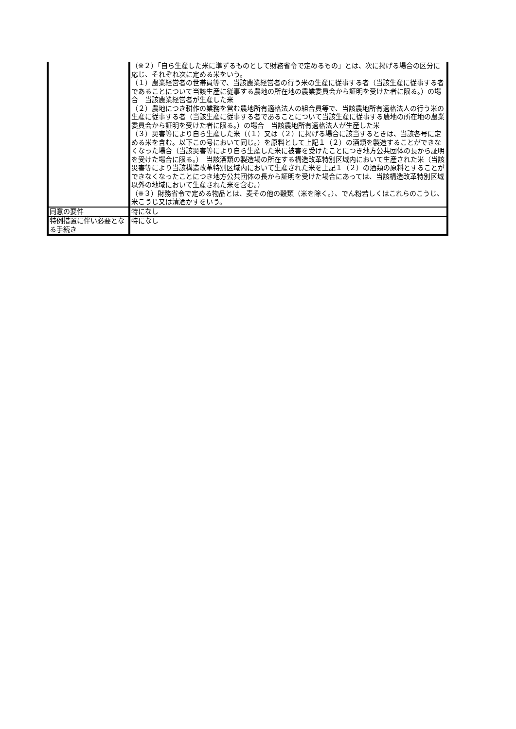| | （※２）「自ら生産した米に準ずるものとして財務省令で定めるもの」とは、次に掲げる場合の区分に応じ、それぞれ次に定める米をいう。 （１）農業経営者の世帯員等で、当該農業経営者の行う米の生産に従事する者（当該生産に従事する者であることについて当該生産に従事する農地の所在地の農業委員会から証明を受けた者に限る。）の場合 当該農業経営者が生産した米 （２）農地につき耕作の業務を営む農地所有適格法人の組合員等で、当該農地所有適格法人の行う米の生産に従事する者（当該生産に従事する者であることについて当該生産に従事する農地の所在地の農業委員会から証明を受けた者に限る。）の場合 当該農地所有適格法人が生産した米 （３）災害等により自ら生産した米（（１）又は（２）に掲げる場合に該当するときは、当該各号に定める米を含む。以下この号において同じ。）を原料として上記１（２）の酒類を製造することができなくなった場合（当該災害等により自ら生産した米に被害を受けたことにつき地方公共団体の長から証明を受けた場合に限る。） 当該酒類の製造場の所在する構造改革特別区域内において生産された米（当該災害等により当該構造改革特別区域内において生産された米を上記１（２）の酒類の原料とすることができなくなったことにつき地方公共団体の長から証明を受けた場合にあっては、当該構造改革特別区域以外の地域において生産された米を含む。） （※３）財務省令で定める物品とは、麦その他の穀類（米を除く。）、でん粉若しくはこれらのこうじ、米こうじ又は清酒かすをいう。 |
| 同意の要件 | 特になし |
| 特例措置に伴い必要となる手続き | 特になし |